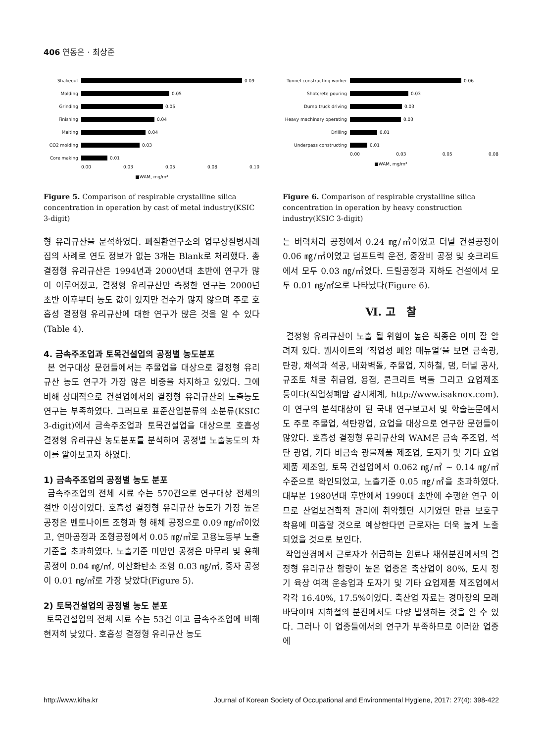406 연동은 · 최상준
Shakeout 0.09
Molding 0.05
Grinding 0.05
Finishing 0.04
Melting 0.04
CO2 molding 0.03
Core making 0.01
0.00 0.03 0.05 0.08 0.10
■WAM, mg/m³
Figure 5. Comparison of respirable crystalline silica concentration in operation by cast of metal industry(KSIC 3-digit)
형 유리규산을 분석하였다. 폐질환연구소의 업무상질병사례집의 사례로 연도 정보가 없는 3개는 Blank로 처리했다. 총 결정형 유리규산은 1994년과 2000년대 초반에 연구가 많이 이루어졌고, 결정형 유리규산만 측정한 연구는 2000년 초반 이후부터 농도 값이 있지만 건수가 많지 않으며 주로 호흡성 결정형 유리규산에 대한 연구가 많은 것을 알 수 있다(Table 4).
4. 금속주조업과 토목건설업의 공정별 농도분포
본 연구대상 문헌들에서는 주물업을 대상으로 결정형 유리규산 농도 연구가 가장 많은 비중을 차지하고 있었다. 그에 비해 상대적으로 건설업에서의 결정형 유리규산의 노출농도 연구는 부족하였다. 그러므로 표준산업분류의 소분류(KSIC 3-digit)에서 금속주조업과 토목건설업을 대상으로 호흡성 결정형 유리규산 농도분포를 분석하여 공정별 노출농도의 차이를 알아보고자 하였다.
1) 금속주조업의 공정별 농도 분포
금속주조업의 전체 시료 수는 570건으로 연구대상 전체의 절반 이상이었다. 호흡성 결정형 유리규산 농도가 가장 높은 공정은 벤토나이트 조형과 형 해체 공정으로 0.09 ㎎/㎥이었고, 연마공정과 조형공정에서 0.05 ㎎/㎥로 고용노동부 노출기준을 초과하였다. 노출기준 미만인 공정은 마무리 및 용해공정이 0.04 ㎎/㎥, 이산화탄소 조형 0.03 ㎎/㎥, 중자 공정이 0.01 ㎎/㎥로 가장 낮았다(Figure 5).
2) 토목건설업의 공정별 농도 분포
토목건설업의 전체 시료 수는 53건 이고 금속주조업에 비해 현저히 낮았다. 호흡성 결정형 유리규산 농도
Tunnel constructing worker 0.06
Shotcrete pouring 0.03
Dump truck driving 0.03
Heavy machinary operating 0.03
Drilling 0.01
Underpass constructing 0.01
0.00 0.03 0.05 0.08
■WAM, mg/m³
Figure 6. Comparison of respirable crystalline silica concentration in operation by heavy construction industry(KSIC 3-digit)
는 버력처리 공정에서 0.24 ㎎/㎥이였고 터널 건설공정이 0.06 ㎎/㎥이였고 덤프트럭 운전, 중장비 공정 및 숏크리트에서 모두 0.03 ㎎/㎥였다. 드릴공정과 지하도 건설에서 모두 0.01 ㎎/㎥으로 나타났다(Figure 6).
Ⅵ. 고　찰
결정형 유리규산이 노출 될 위험이 높은 직종은 이미 잘 알려져 있다. 웹사이트의 ‘직업성 폐암 매뉴얼‘을 보면 금속광, 탄광, 채석과 석공, 내화벽돌, 주물업, 지하철, 댐, 터널 공사, 규조토 채굴 취급업, 용접, 콘크리트 벽돌 그리고 요업제조 등이다(직업성폐암 감시체계, http://www.isaknox.com). 이 연구의 분석대상이 된 국내 연구보고서 및 학술논문에서도 주로 주물업, 석탄광업, 요업을 대상으로 연구한 문헌들이 많았다. 호흡성 결정형 유리규산의 WAM은 금속 주조업, 석탄 광업, 기타 비금속 광물제품 제조업, 도자기 및 기타 요업 제품 제조업, 토목 건설업에서 0.062 ㎎/㎥ ~ 0.14 ㎎/㎥ 수준으로 확인되었고, 노출기준 0.05 ㎎/㎥을 초과하였다. 대부분 1980년대 후반에서 1990대 초반에 수행한 연구 이므로 산업보건학적 관리에 취약했던 시기였던 만큼 보호구 착용에 미흡할 것으로 예상한다면 근로자는 더욱 높게 노출되었을 것으로 보인다.
작업환경에서 근로자가 취급하는 원료나 채취분진에서의 결정형 유리규산 함량이 높은 업종은 축산업이 80%, 도시 정기 육상 여객 운송업과 도자기 및 기타 요업제품 제조업에서 각각 16.40%, 17.5%이었다. 축산업 자료는 경마장의 모래바닥이며 지하철의 분진에서도 다량 발생하는 것을 알 수 있다. 그러나 이 업종들에서의 연구가 부족하므로 이러한 업종에
http://www.kiha.kr Journal of Korean Society of Occupational and Environmental Hygiene, 2017: 27(4): 398-422